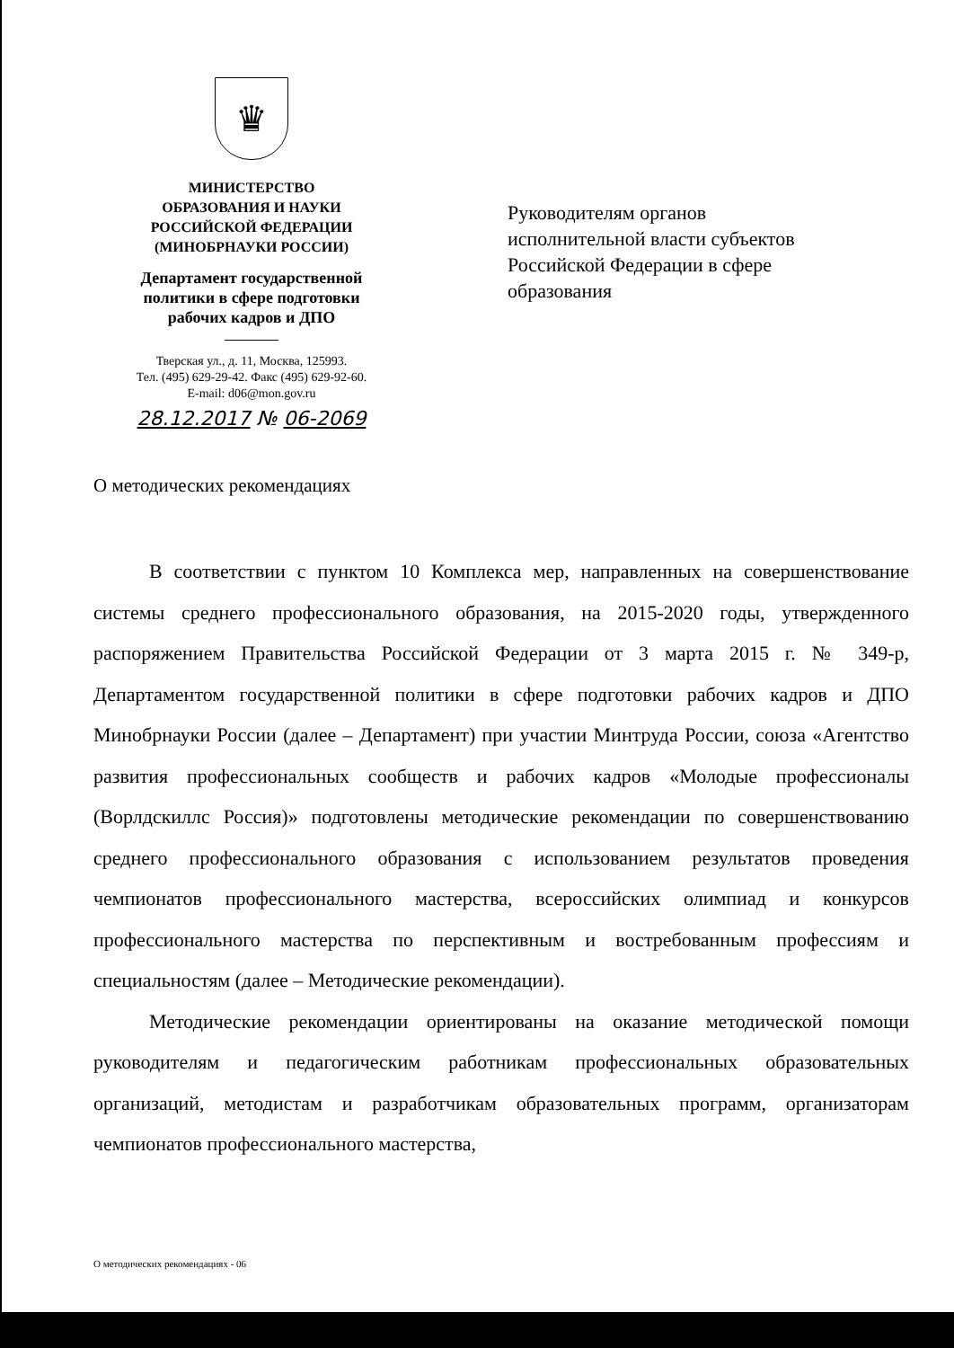♛
МИНИСТЕРСТВО
ОБРАЗОВАНИЯ И НАУКИ
РОССИЙСКОЙ ФЕДЕРАЦИИ
(МИНОБРНАУКИ РОССИИ)
Департамент государственной
политики в сфере подготовки
рабочих кадров и ДПО
Тверская ул., д. 11, Москва, 125993.
Тел. (495) 629-29-42. Факс (495) 629-92-60.
E-mail: d06@mon.gov.ru
28.12.2017 № 06-2069
Руководителям органов
исполнительной власти субъектов
Российской Федерации в сфере
образования
О методических рекомендациях
В соответствии с пунктом 10 Комплекса мер, направленных на совершенствование системы среднего профессионального образования, на 2015-2020 годы, утвержденного распоряжением Правительства Российской Федерации от 3 марта 2015 г. № 349-р, Департаментом государственной политики в сфере подготовки рабочих кадров и ДПО Минобрнауки России (далее – Департамент) при участии Минтруда России, союза «Агентство развития профессиональных сообществ и рабочих кадров «Молодые профессионалы (Ворлдскиллс Россия)» подготовлены методические рекомендации по совершенствованию среднего профессионального образования с использованием результатов проведения чемпионатов профессионального мастерства, всероссийских олимпиад и конкурсов профессионального мастерства по перспективным и востребованным профессиям и специальностям (далее – Методические рекомендации).
Методические рекомендации ориентированы на оказание методической помощи руководителям и педагогическим работникам профессиональных образовательных организаций, методистам и разработчикам образовательных программ, организаторам чемпионатов профессионального мастерства,
О методических рекомендациях - 06